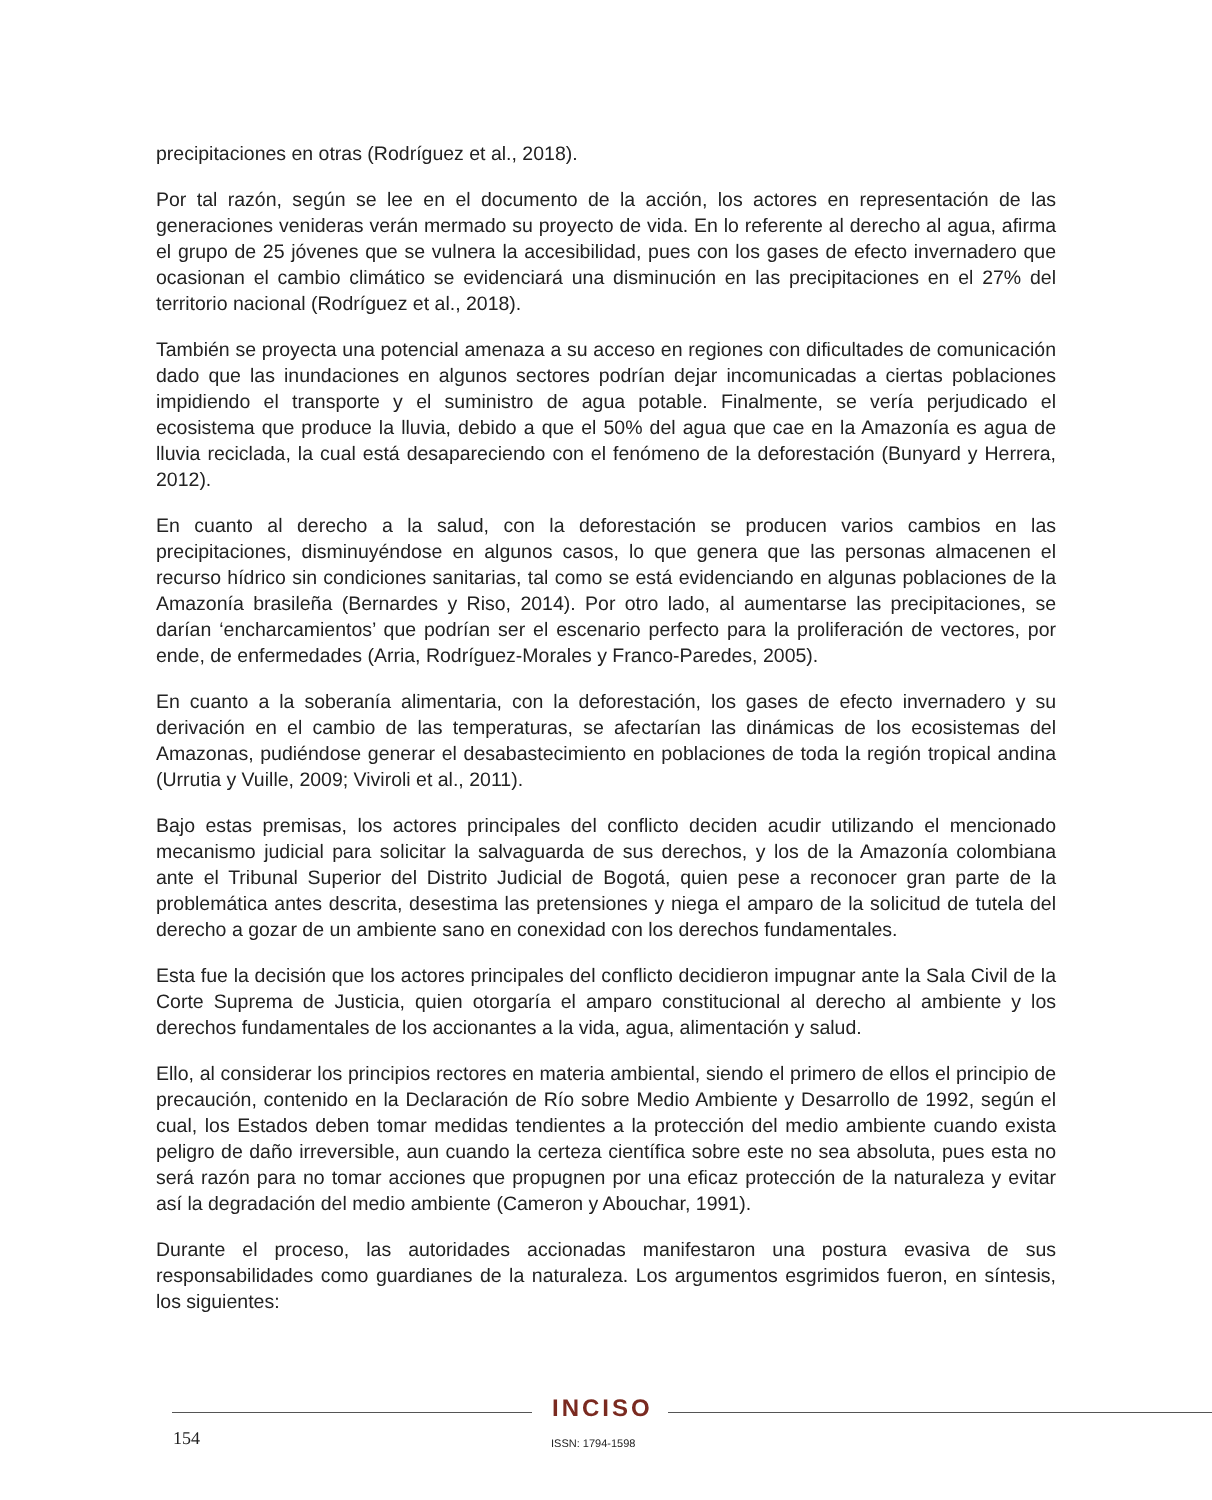precipitaciones en otras (Rodríguez et al., 2018).
Por tal razón, según se lee en el documento de la acción, los actores en representación de las generaciones venideras verán mermado su proyecto de vida. En lo referente al derecho al agua, afirma el grupo de 25 jóvenes que se vulnera la accesibilidad, pues con los gases de efecto invernadero que ocasionan el cambio climático se evidenciará una disminución en las precipitaciones en el 27% del territorio nacional (Rodríguez et al., 2018).
También se proyecta una potencial amenaza a su acceso en regiones con dificultades de comunicación dado que las inundaciones en algunos sectores podrían dejar incomunicadas a ciertas poblaciones impidiendo el transporte y el suministro de agua potable. Finalmente, se vería perjudicado el ecosistema que produce la lluvia, debido a que el 50% del agua que cae en la Amazonía es agua de lluvia reciclada, la cual está desapareciendo con el fenómeno de la deforestación (Bunyard y Herrera, 2012).
En cuanto al derecho a la salud, con la deforestación se producen varios cambios en las precipitaciones, disminuyéndose en algunos casos, lo que genera que las personas almacenen el recurso hídrico sin condiciones sanitarias, tal como se está evidenciando en algunas poblaciones de la Amazonía brasileña (Bernardes y Riso, 2014). Por otro lado, al aumentarse las precipitaciones, se darían ‘encharcamientos’ que podrían ser el escenario perfecto para la proliferación de vectores, por ende, de enfermedades (Arria, Rodríguez-Morales y Franco-Paredes, 2005).
En cuanto a la soberanía alimentaria, con la deforestación, los gases de efecto invernadero y su derivación en el cambio de las temperaturas, se afectarían las dinámicas de los ecosistemas del Amazonas, pudiéndose generar el desabastecimiento en poblaciones de toda la región tropical andina (Urrutia y Vuille, 2009; Viviroli et al., 2011).
Bajo estas premisas, los actores principales del conflicto deciden acudir utilizando el mencionado mecanismo judicial para solicitar la salvaguarda de sus derechos, y los de la Amazonía colombiana ante el Tribunal Superior del Distrito Judicial de Bogotá, quien pese a reconocer gran parte de la problemática antes descrita, desestima las pretensiones y niega el amparo de la solicitud de tutela del derecho a gozar de un ambiente sano en conexidad con los derechos fundamentales.
Esta fue la decisión que los actores principales del conflicto decidieron impugnar ante la Sala Civil de la Corte Suprema de Justicia, quien otorgaría el amparo constitucional al derecho al ambiente y los derechos fundamentales de los accionantes a la vida, agua, alimentación y salud.
Ello, al considerar los principios rectores en materia ambiental, siendo el primero de ellos el principio de precaución, contenido en la Declaración de Río sobre Medio Ambiente y Desarrollo de 1992, según el cual, los Estados deben tomar medidas tendientes a la protección del medio ambiente cuando exista peligro de daño irreversible, aun cuando la certeza científica sobre este no sea absoluta, pues esta no será razón para no tomar acciones que propugnen por una eficaz protección de la naturaleza y evitar así la degradación del medio ambiente (Cameron y Abouchar, 1991).
Durante el proceso, las autoridades accionadas manifestaron una postura evasiva de sus responsabilidades como guardianes de la naturaleza. Los argumentos esgrimidos fueron, en síntesis, los siguientes:
INCISO
154 ISSN: 1794-1598